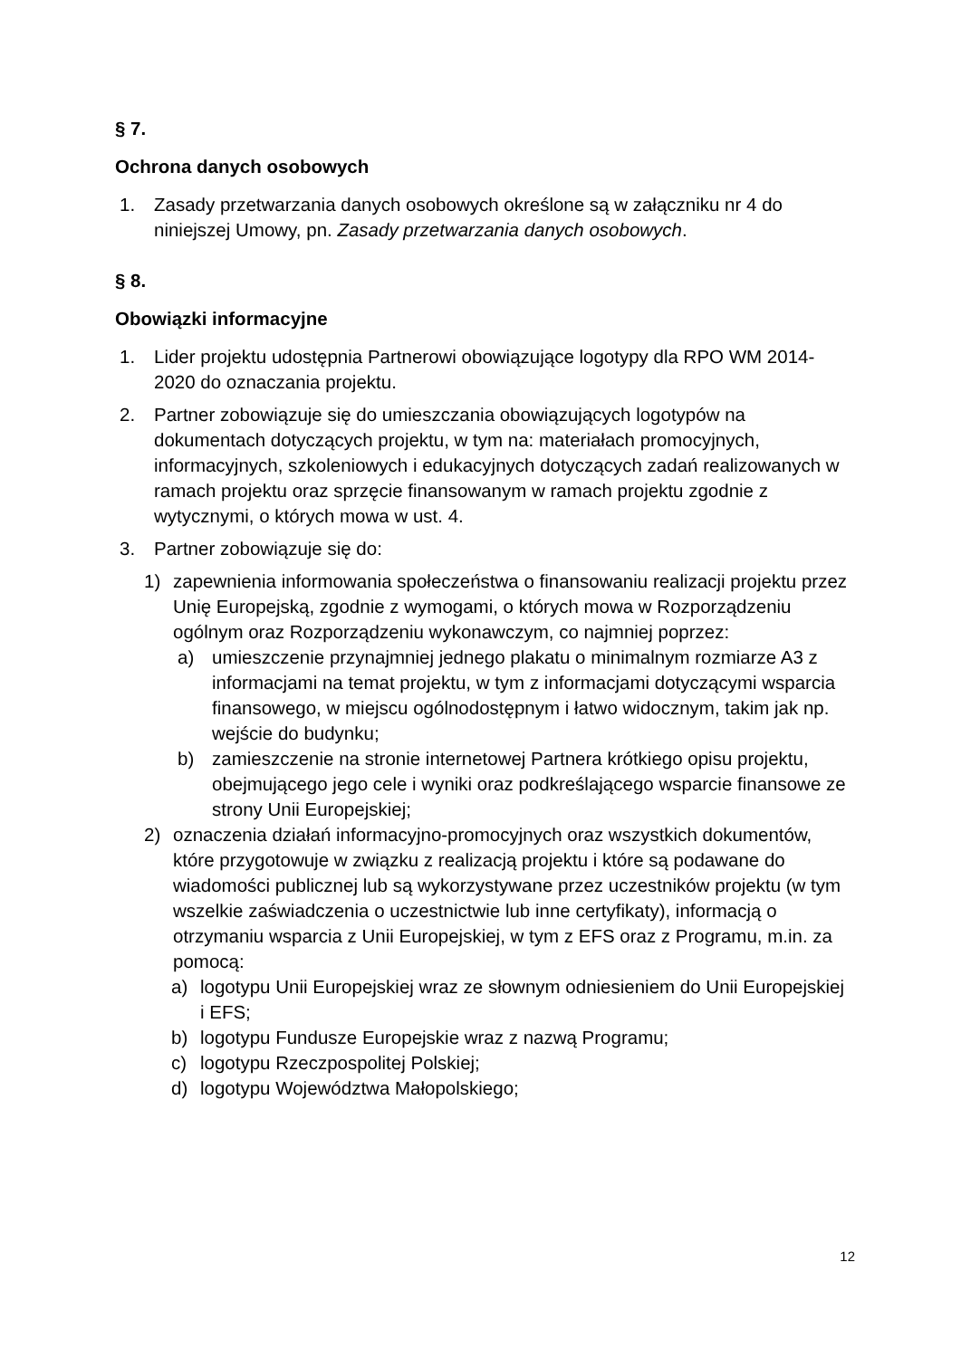§ 7.
Ochrona danych osobowych
1. Zasady przetwarzania danych osobowych określone są w załączniku nr 4 do niniejszej Umowy, pn. Zasady przetwarzania danych osobowych.
§ 8.
Obowiązki informacyjne
1. Lider projektu udostępnia Partnerowi obowiązujące logotypy dla RPO WM 2014-2020 do oznaczania projektu.
2. Partner zobowiązuje się do umieszczania obowiązujących logotypów na dokumentach dotyczących projektu, w tym na: materiałach promocyjnych, informacyjnych, szkoleniowych i edukacyjnych dotyczących zadań realizowanych w ramach projektu oraz sprzęcie finansowanym w ramach projektu zgodnie z wytycznymi, o których mowa w ust. 4.
3. Partner zobowiązuje się do:
1) zapewnienia informowania społeczeństwa o finansowaniu realizacji projektu przez Unię Europejską, zgodnie z wymogami, o których mowa w Rozporządzeniu ogólnym oraz Rozporządzeniu wykonawczym, co najmniej poprzez:
a) umieszczenie przynajmniej jednego plakatu o minimalnym rozmiarze A3 z informacjami na temat projektu, w tym z informacjami dotyczącymi wsparcia finansowego, w miejscu ogólnodostępnym i łatwo widocznym, takim jak np. wejście do budynku;
b) zamieszczenie na stronie internetowej Partnera krótkiego opisu projektu, obejmującego jego cele i wyniki oraz podkreślającego wsparcie finansowe ze strony Unii Europejskiej;
2) oznaczenia działań informacyjno-promocyjnych oraz wszystkich dokumentów, które przygotowuje w związku z realizacją projektu i które są podawane do wiadomości publicznej lub są wykorzystywane przez uczestników projektu (w tym wszelkie zaświadczenia o uczestnictwie lub inne certyfikaty), informacją o otrzymaniu wsparcia z Unii Europejskiej, w tym z EFS oraz z Programu, m.in. za pomocą:
a) logotypu Unii Europejskiej wraz ze słownym odniesieniem do Unii Europejskiej i EFS;
b) logotypu Fundusze Europejskie wraz z nazwą Programu;
c) logotypu Rzeczpospolitej Polskiej;
d) logotypu Województwa Małopolskiego;
12